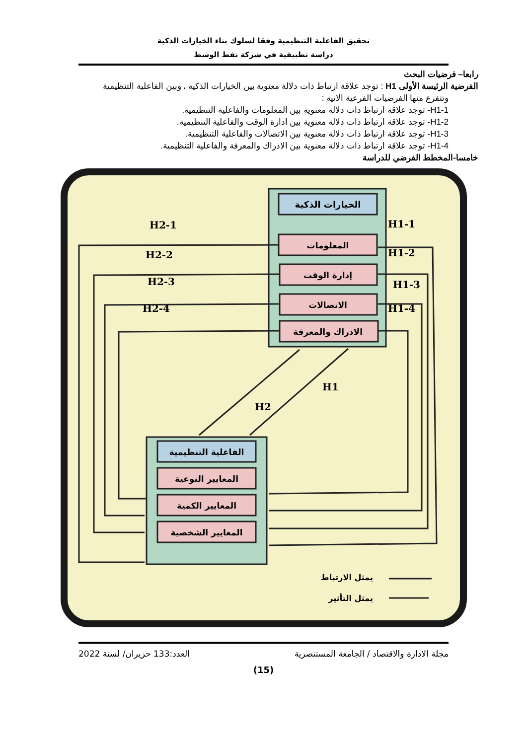تحقيق الفاعلية التنظيمية وفقا لسلوك بناء الخيارات الذكية
دراسة تطبيقية في شركة نفط الوسط
رابعا– فرضيات البحث
الفرضية الرئيسة الأولى H1 : توجد علاقة ارتباط ذات دلالة معنوية بين الخيارات الذكية ، وبين الفاعلية التنظيمية
وتتفرع منها الفرضيات الفرعية الاتية :
H1-1- توجد علاقة ارتباط ذات دلالة معنوية بين المعلومات والفاعلية التنظيمية.
H1-2- توجد علاقة ارتباط ذات دلالة معنوية بين ادارة الوقت والفاعلية التنظيمية.
H1-3- توجد علاقة ارتباط ذات دلالة معنوية بين الاتصالات والفاعلية التنظيمية.
H1-4- توجد علاقة ارتباط ذات دلالة معنوية بين الادراك والمعرفة والفاعلية التنظيمية.
خامسا-المخطط الفرضي للدراسة
الخيارات الذكية
المعلومات
إدارة الوقت
الاتصالات
الادراك والمعرفة
الفاعلية التنظيمية
المعايير النوعية
المعايير الكمية
المعايير الشخصية
H2-1
H2-2
H2-3
H2-4
H1-1
H1-2
H1-3
H1-4
H1
H2
يمثل الارتباط
يمثل التأثير
مجلة الادارة والاقتصاد / الجامعة المستنصرية العدد:133 حزيران/ لسنة 2022
(15)